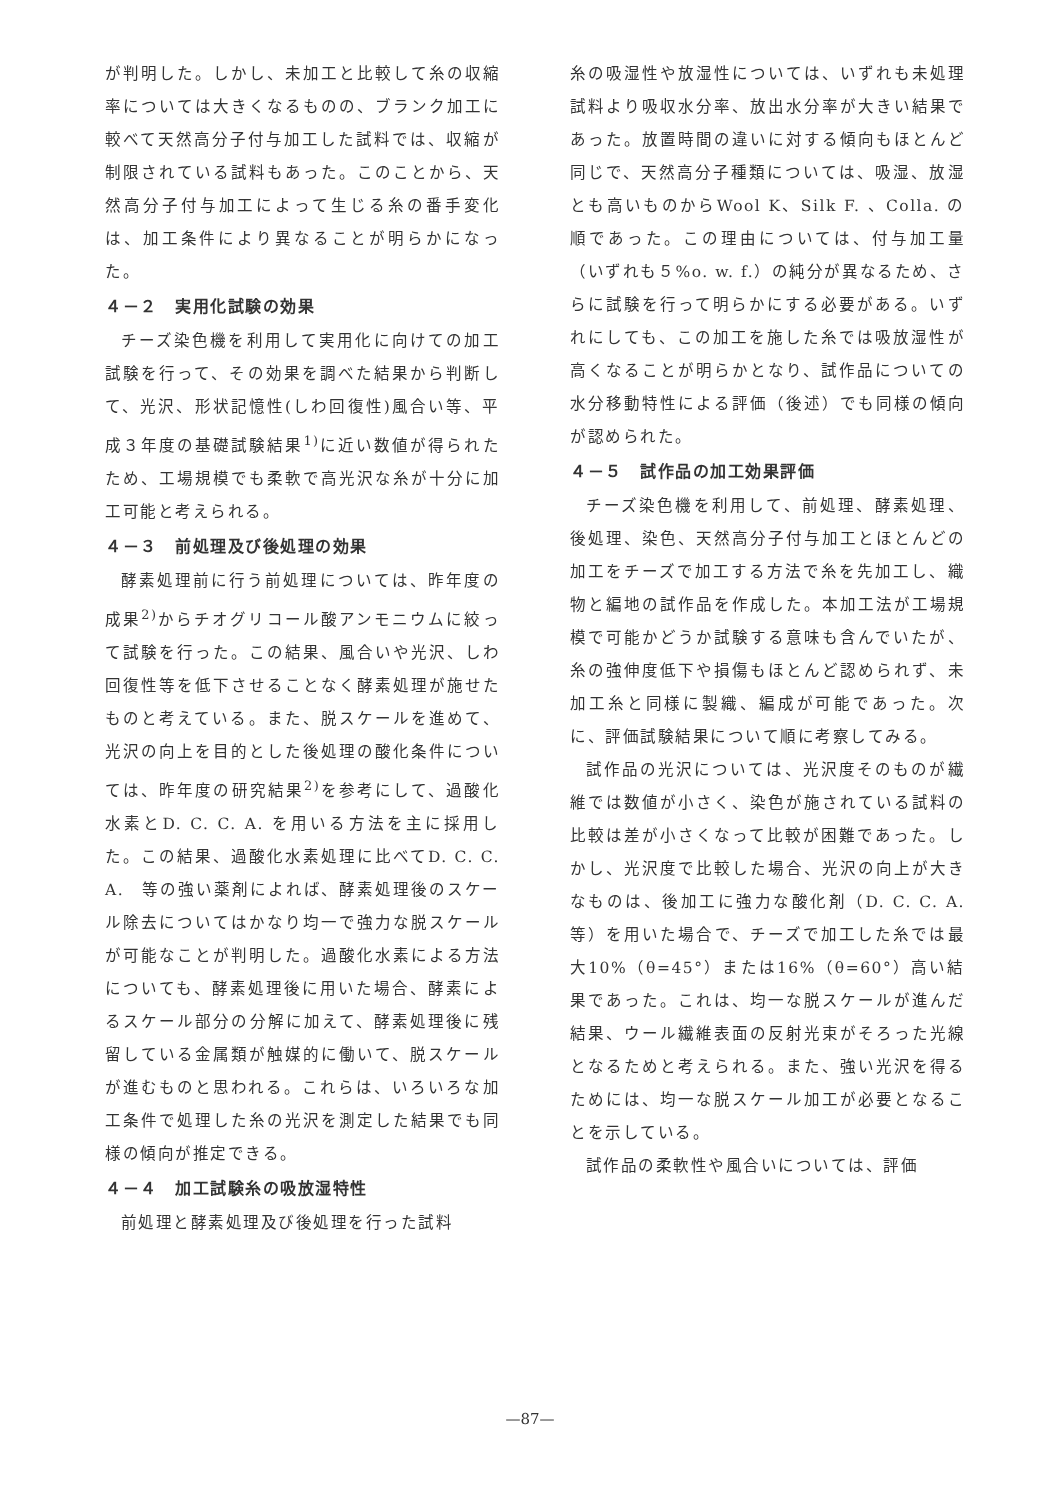が判明した。しかし、未加工と比較して糸の収縮率については大きくなるものの、ブランク加工に較べて天然高分子付与加工した試料では、収縮が制限されている試料もあった。このことから、天然高分子付与加工によって生じる糸の番手変化は、加工条件により異なることが明らかになった。
４－２　実用化試験の効果
チーズ染色機を利用して実用化に向けての加工試験を行って、その効果を調べた結果から判断して、光沢、形状記憶性(しわ回復性)風合い等、平成３年度の基礎試験結果<sup>1)</sup>に近い数値が得られたため、工場規模でも柔軟で高光沢な糸が十分に加工可能と考えられる。
４－３　前処理及び後処理の効果
酵素処理前に行う前処理については、昨年度の成果<sup>2)</sup>からチオグリコール酸アンモニウムに絞って試験を行った。この結果、風合いや光沢、しわ回復性等を低下させることなく酵素処理が施せたものと考えている。また、脱スケールを進めて、光沢の向上を目的とした後処理の酸化条件については、昨年度の研究結果<sup>2)</sup>を参考にして、過酸化水素とD. C. C. A. を用いる方法を主に採用した。この結果、過酸化水素処理に比べてD. C. C. A.　等の強い薬剤によれば、酵素処理後のスケール除去についてはかなり均一で強力な脱スケールが可能なことが判明した。過酸化水素による方法についても、酵素処理後に用いた場合、酵素によるスケール部分の分解に加えて、酵素処理後に残留している金属類が触媒的に働いて、脱スケールが進むものと思われる。これらは、いろいろな加工条件で処理した糸の光沢を測定した結果でも同様の傾向が推定できる。
４－４　加工試験糸の吸放湿特性
前処理と酵素処理及び後処理を行った試料
糸の吸湿性や放湿性については、いずれも未処理試料より吸収水分率、放出水分率が大きい結果であった。放置時間の違いに対する傾向もほとんど同じで、天然高分子種類については、吸湿、放湿とも高いものからWool K、Silk F. 、Colla. の順であった。この理由については、付与加工量（いずれも５%o. w. f.）の純分が異なるため、さらに試験を行って明らかにする必要がある。いずれにしても、この加工を施した糸では吸放湿性が高くなることが明らかとなり、試作品についての水分移動特性による評価（後述）でも同様の傾向が認められた。
４－５　試作品の加工効果評価
チーズ染色機を利用して、前処理、酵素処理、後処理、染色、天然高分子付与加工とほとんどの加工をチーズで加工する方法で糸を先加工し、織物と編地の試作品を作成した。本加工法が工場規模で可能かどうか試験する意味も含んでいたが、糸の強伸度低下や損傷もほとんど認められず、未加工糸と同様に製織、編成が可能であった。次に、評価試験結果について順に考察してみる。
試作品の光沢については、光沢度そのものが繊維では数値が小さく、染色が施されている試料の比較は差が小さくなって比較が困難であった。しかし、光沢度で比較した場合、光沢の向上が大きなものは、後加工に強力な酸化剤（D. C. C. A. 等）を用いた場合で、チーズで加工した糸では最大10%（θ=45°）または16%（θ=60°）高い結果であった。これは、均一な脱スケールが進んだ結果、ウール繊維表面の反射光束がそろった光線となるためと考えられる。また、強い光沢を得るためには、均一な脱スケール加工が必要となることを示している。
試作品の柔軟性や風合いについては、評価
—87—